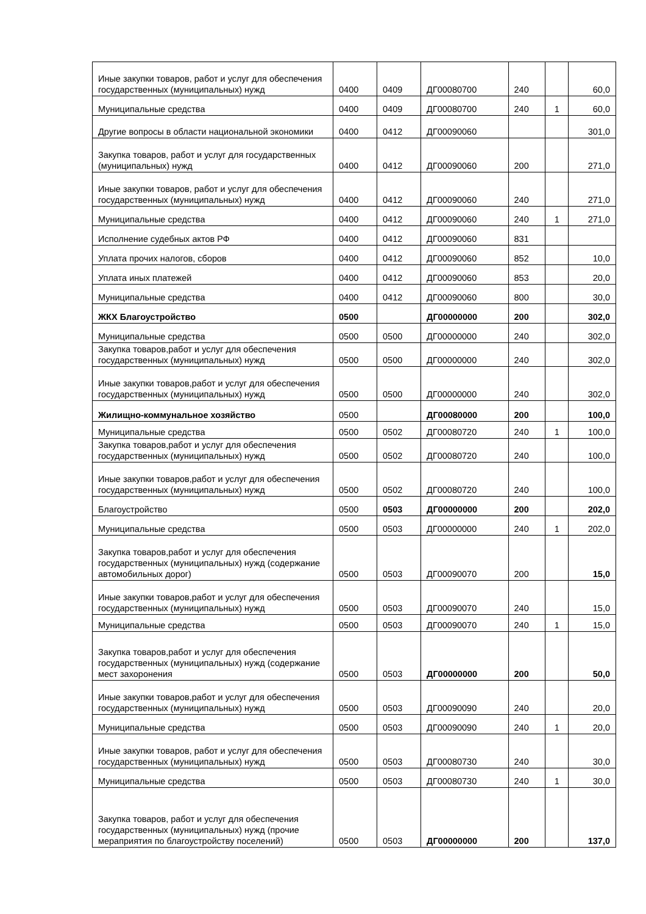| Иные закупки товаров, работ и услуг для обеспечения государственных (муниципальных) нужд | 0400 | 0409 | ДГ00080700 | 240 | | 60,0 |
| Муниципальные средства | 0400 | 0409 | ДГ00080700 | 240 | 1 | 60,0 |
| Другие вопросы в области национальной экономики | 0400 | 0412 | ДГ00090060 | | | 301,0 |
| Закупка товаров, работ и услуг для государственных (муниципальных) нужд | 0400 | 0412 | ДГ00090060 | 200 | | 271,0 |
| Иные закупки товаров, работ и услуг для обеспечения государственных (муниципальных) нужд | 0400 | 0412 | ДГ00090060 | 240 | | 271,0 |
| Муниципальные средства | 0400 | 0412 | ДГ00090060 | 240 | 1 | 271,0 |
| Исполнение судебных актов РФ | 0400 | 0412 | ДГ00090060 | 831 | | |
| Уплата прочих налогов, сборов | 0400 | 0412 | ДГ00090060 | 852 | | 10,0 |
| Уплата иных платежей | 0400 | 0412 | ДГ00090060 | 853 | | 20,0 |
| Муниципальные средства | 0400 | 0412 | ДГ00090060 | 800 | | 30,0 |
| ЖКХ Благоустройство | 0500 | | ДГ00000000 | 200 | | 302,0 |
| Муниципальные средства | 0500 | 0500 | ДГ00000000 | 240 | | 302,0 |
| Закупка товаров,работ и услуг для обеспечения государственных (муниципальных) нужд | 0500 | 0500 | ДГ00000000 | 240 | | 302,0 |
| Иные закупки товаров,работ и услуг для обеспечения государственных (муниципальных) нужд | 0500 | 0500 | ДГ00000000 | 240 | | 302,0 |
| Жилищно-коммунальное хозяйство | 0500 | | ДГ00080000 | 200 | | 100,0 |
| Муниципальные средства | 0500 | 0502 | ДГ00080720 | 240 | 1 | 100,0 |
| Закупка товаров,работ и услуг для обеспечения государственных (муниципальных) нужд | 0500 | 0502 | ДГ00080720 | 240 | | 100,0 |
| Иные закупки товаров,работ и услуг для обеспечения государственных (муниципальных) нужд | 0500 | 0502 | ДГ00080720 | 240 | | 100,0 |
| Благоустройство | 0500 | 0503 | ДГ00000000 | 200 | | 202,0 |
| Муниципальные средства | 0500 | 0503 | ДГ00000000 | 240 | 1 | 202,0 |
| Закупка товаров,работ и услуг для обеспечения государственных (муниципальных) нужд (содержание автомобильных дорог) | 0500 | 0503 | ДГ00090070 | 200 | | 15,0 |
| Иные закупки товаров,работ и услуг для обеспечения государственных (муниципальных) нужд | 0500 | 0503 | ДГ00090070 | 240 | | 15,0 |
| Муниципальные средства | 0500 | 0503 | ДГ00090070 | 240 | 1 | 15,0 |
| Закупка товаров,работ и услуг для обеспечения государственных (муниципальных) нужд (содержание мест захоронения | 0500 | 0503 | ДГ00000000 | 200 | | 50,0 |
| Иные закупки товаров,работ и услуг для обеспечения государственных (муниципальных) нужд | 0500 | 0503 | ДГ00090090 | 240 | | 20,0 |
| Муниципальные средства | 0500 | 0503 | ДГ00090090 | 240 | 1 | 20,0 |
| Иные закупки товаров, работ и услуг для обеспечения государственных (муниципальных) нужд | 0500 | 0503 | ДГ00080730 | 240 | | 30,0 |
| Муниципальные средства | 0500 | 0503 | ДГ00080730 | 240 | 1 | 30,0 |
| Закупка товаров, работ и услуг для обеспечения государственных (муниципальных) нужд (прочие мераприятия по благоустройству поселений) | 0500 | 0503 | ДГ00000000 | 200 | | 137,0 |